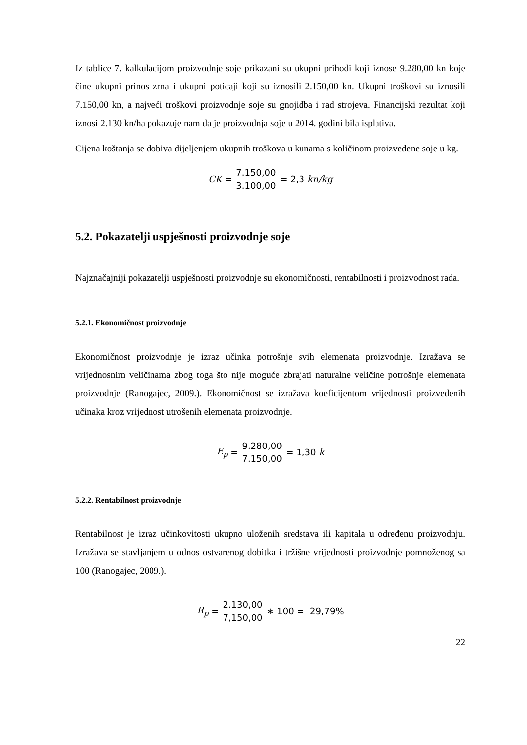Iz tablice 7. kalkulacijom proizvodnje soje prikazani su ukupni prihodi koji iznose 9.280,00 kn koje čine ukupni prinos zrna i ukupni poticaji koji su iznosili 2.150,00 kn. Ukupni troškovi su iznosili 7.150,00 kn, a najveći troškovi proizvodnje soje su gnojidba i rad strojeva. Financijski rezultat koji iznosi 2.130 kn/ha pokazuje nam da je proizvodnja soje u 2014. godini bila isplativa.
Cijena koštanja se dobiva dijeljenjem ukupnih troškova u kunama s količinom proizvedene soje u kg.
CK = 7.150,00 3.100,00 = 2,3 kn/kg
5.2. Pokazatelji uspješnosti proizvodnje soje
Najznačajniji pokazatelji uspješnosti proizvodnje su ekonomičnosti, rentabilnosti i proizvodnost rada.
5.2.1. Ekonomičnost proizvodnje
Ekonomičnost proizvodnje je izraz učinka potrošnje svih elemenata proizvodnje. Izražava se vrijednosnim veličinama zbog toga što nije moguće zbrajati naturalne veličine potrošnje elemenata proizvodnje (Ranogajec, 2009.). Ekonomičnost se izražava koeficijentom vrijednosti proizvedenih učinaka kroz vrijednost utrošenih elemenata proizvodnje.
E<sub>p</sub> = 9.280,00 7.150,00 = 1,30 k
5.2.2. Rentabilnost proizvodnje
Rentabilnost je izraz učinkovitosti ukupno uloženih sredstava ili kapitala u određenu proizvodnju. Izražava se stavljanjem u odnos ostvarenog dobitka i tržišne vrijednosti proizvodnje pomnoženog sa 100 (Ranogajec, 2009.).
R<sub>p</sub> = 2.130,00 7,150,00 ∗ 100 = 29,79%
22